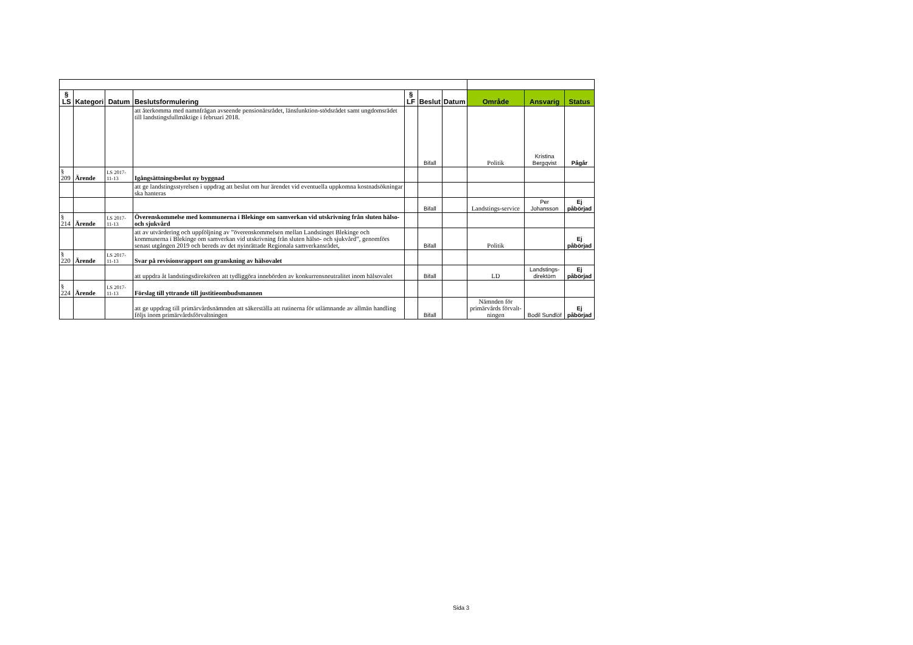| § LS | Kategori | Datum | Beslutsformulering | § LF | Beslut | Datum | Område | Ansvarig | Status |
| --- | --- | --- | --- | --- | --- | --- | --- | --- | --- |
| | | | att återkomma med namnfrågan avseende pensionärsrådet, länsfunktion-stödsrådet samt ungdomsrådet till landstingsfullmäktige i februari 2018. | | Bifall | | Politik | Kristina Bergqvist | Pågår |
| § 209 | Ärende | LS 2017-11-13 | Igångsättningsbeslut ny byggnad | | | | | | |
| | | | att ge landstingsstyrelsen i uppdrag att beslut om hur ärendet vid eventuella uppkomna kostnadsökningar ska hanteras | | | | | | |
| | | | | | Bifall | | Landstings-service | Per Johansson | Ej påbörjad |
| § 214 | Ärende | LS 2017-11-13 | Överenskommelse med kommunerna i Blekinge om samverkan vid utskrivning från sluten hälso- och sjukvård | | | | | | |
| | | | att av utvärdering och uppföljning av ”överenskommelsen mellan Landstinget Blekinge och kommunerna i Blekinge om samverkan vid utskrivning från sluten hälso- och sjukvård”, genomförs senast utgången 2019 och bereds av det nyinrättade Regionala samverkansrådet, | | Bifall | | Politik | | Ej påbörjad |
| § 220 | Ärende | LS 2017-11-13 | Svar på revisionsrapport om granskning av hälsovalet | | | | | | |
| | | | att uppdra åt landstingsdirektören att tydliggöra innebörden av konkurrensneutralitet inom hälsovalet | | Bifall | | LD | Landstings-direktörn | Ej påbörjad |
| § 224 | Ärende | LS 2017-11-13 | Förslag till yttrande till justitieombudsmannen | | | | | | |
| | | | att ge uppdrag till primärvårdsnämnden att säkerställa att rutinerna för utlämnande av allmän handling följs inom primärvårdsförvaltningen | | Bifall | | Nämnden för primärvårds förvalt-ningen | Bodil Sundlöf | Ej påbörjad |
Sida 3